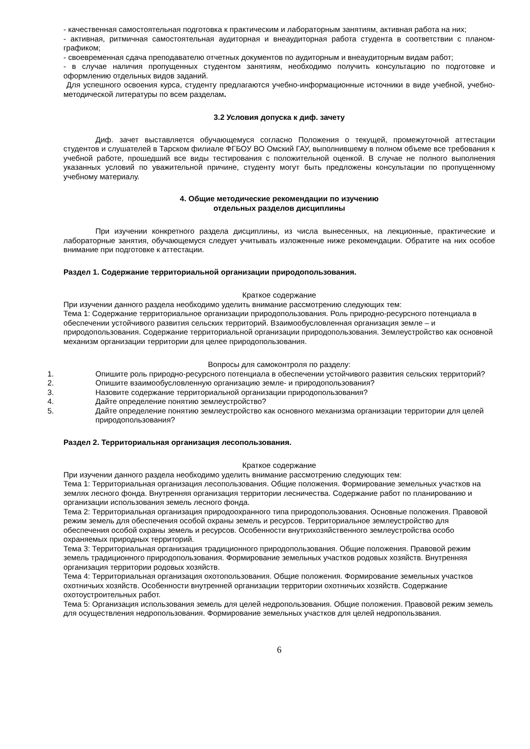- качественная самостоятельная подготовка к практическим и лабораторным занятиям, активная работа на них;
- активная, ритмичная самостоятельная аудиторная и внеаудиторная работа студента в соответствии с планом-графиком;
- своевременная сдача преподавателю отчетных документов по аудиторным и внеаудиторным видам работ;
- в случае наличия пропущенных студентом занятиям, необходимо получить консультацию по подготовке и оформлению отдельных видов заданий.
Для успешного освоения курса, студенту предлагаются учебно-информационные источники в виде учебной, учебно-методической литературы по всем разделам.
3.2 Условия допуска к диф. зачету
Диф. зачет выставляется обучающемуся согласно Положения о текущей, промежуточной аттестации студентов и слушателей в Тарском филиале ФГБОУ ВО Омский ГАУ, выполнившему в полном объеме все требования к учебной работе, прошедший все виды тестирования с положительной оценкой. В случае не полного выполнения указанных условий по уважительной причине, студенту могут быть предложены консультации по пропущенному учебному материалу.
4. Общие методические рекомендации по изучению
отдельных разделов дисциплины
При изучении конкретного раздела дисциплины, из числа вынесенных, на лекционные, практические и лабораторные занятия, обучающемуся следует учитывать изложенные ниже рекомендации. Обратите на них особое внимание при подготовке к аттестации.
Раздел 1. Содержание территориальной организации природопользования.
Краткое содержание
При изучении данного раздела необходимо уделить внимание рассмотрению следующих тем:
Тема 1: Содержание территориальное организации природопользования. Роль природно-ресурсного потенциала в обеспечении устойчивого развития сельских территорий. Взаимообусловленная организация земле – и природопользования. Содержание территориальной организации природопользования. Землеустройство как основной механизм организации территории для целее природопользования.
Вопросы для самоконтроля по разделу:
1. Опишите роль природно-ресурсного потенциала в обеспечении устойчивого развития сельских территорий?
2. Опишите взаимообусловленную организацию земле- и природопользования?
3. Назовите содержание территориальной организации природопользования?
4. Дайте определение понятию землеустройство?
5. Дайте определение понятию землеустройство как основного механизма организации территории для целей природопользования?
Раздел 2. Территориальная организация лесопользования.
Краткое содержание
При изучении данного раздела необходимо уделить внимание рассмотрению следующих тем:
Тема 1: Территориальная организация лесопользования. Общие положения. Формирование земельных участков на землях лесного фонда. Внутренняя организация территории лесничества. Содержание работ по планированию и организации использования земель лесного фонда.
Тема 2: Территориальная организация природоохранного типа природопользования. Основные положения. Правовой режим земель для обеспечения особой охраны земель и ресурсов. Территориальное землеустройство для обеспечения особой охраны земель и ресурсов. Особенности внутрихозяйственного землеустройства особо охраняемых природных территорий.
Тема 3: Территориальная организация традиционного природопользования. Общие положения. Правовой режим земель традиционного природопользования. Формирование земельных участков родовых хозяйств. Внутренняя организация территории родовых хозяйств.
Тема 4: Территориальная организация охотопользования. Общие положения. Формирование земельных участков охотничьих хозяйств. Особенности внутренней организации территории охотничьих хозяйств. Содержание охотоустроительных работ.
Тема 5: Организация использования земель для целей недропользования. Общие положения. Правовой режим земель для осуществления недропользования. Формирование земельных участков для целей недропользвания.
6